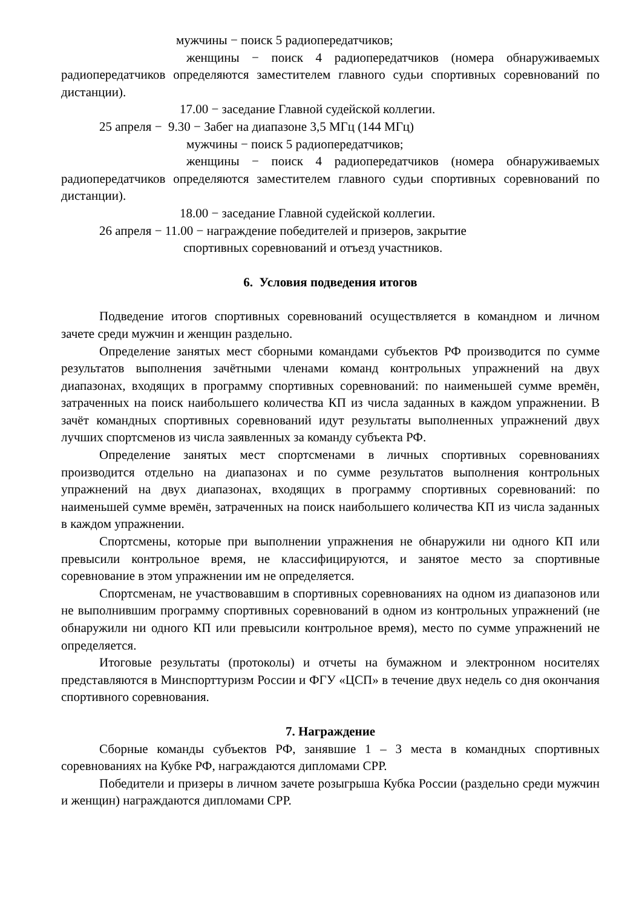мужчины − поиск 5 радиопередатчиков;
женщины − поиск 4 радиопередатчиков (номера обнаруживаемых радиопередатчиков определяются заместителем главного судьи спортивных соревнований по дистанции).
17.00 − заседание Главной судейской коллегии.
25 апреля − 9.30 − Забег на диапазоне 3,5 МГц (144 МГц)
мужчины − поиск 5 радиопередатчиков;
женщины − поиск 4 радиопередатчиков (номера обнаруживаемых радиопередатчиков определяются заместителем главного судьи спортивных соревнований по дистанции).
18.00 − заседание Главной судейской коллегии.
26 апреля − 11.00 − награждение победителей и призеров, закрытие
спортивных соревнований и отъезд участников.
6. Условия подведения итогов
Подведение итогов спортивных соревнований осуществляется в командном и личном зачете среди мужчин и женщин раздельно.
Определение занятых мест сборными командами субъектов РФ производится по сумме результатов выполнения зачётными членами команд контрольных упражнений на двух диапазонах, входящих в программу спортивных соревнований: по наименьшей сумме времён, затраченных на поиск наибольшего количества КП из числа заданных в каждом упражнении. В зачёт командных спортивных соревнований идут результаты выполненных упражнений двух лучших спортсменов из числа заявленных за команду субъекта РФ.
Определение занятых мест спортсменами в личных спортивных соревнованиях производится отдельно на диапазонах и по сумме результатов выполнения контрольных упражнений на двух диапазонах, входящих в программу спортивных соревнований: по наименьшей сумме времён, затраченных на поиск наибольшего количества КП из числа заданных в каждом упражнении.
Спортсмены, которые при выполнении упражнения не обнаружили ни одного КП или превысили контрольное время, не классифицируются, и занятое место за спортивные соревнование в этом упражнении им не определяется.
Спортсменам, не участвовавшим в спортивных соревнованиях на одном из диапазонов или не выполнившим программу спортивных соревнований в одном из контрольных упражнений (не обнаружили ни одного КП или превысили контрольное время), место по сумме упражнений не определяется.
Итоговые результаты (протоколы) и отчеты на бумажном и электронном носителях представляются в Минспорттуризм России и ФГУ «ЦСП» в течение двух недель со дня окончания спортивного соревнования.
7. Награждение
Сборные команды субъектов РФ, занявшие 1 – 3 места в командных спортивных соревнованиях на Кубке РФ, награждаются дипломами СРР.
Победители и призеры в личном зачете розыгрыша Кубка России (раздельно среди мужчин и женщин) награждаются дипломами СРР.